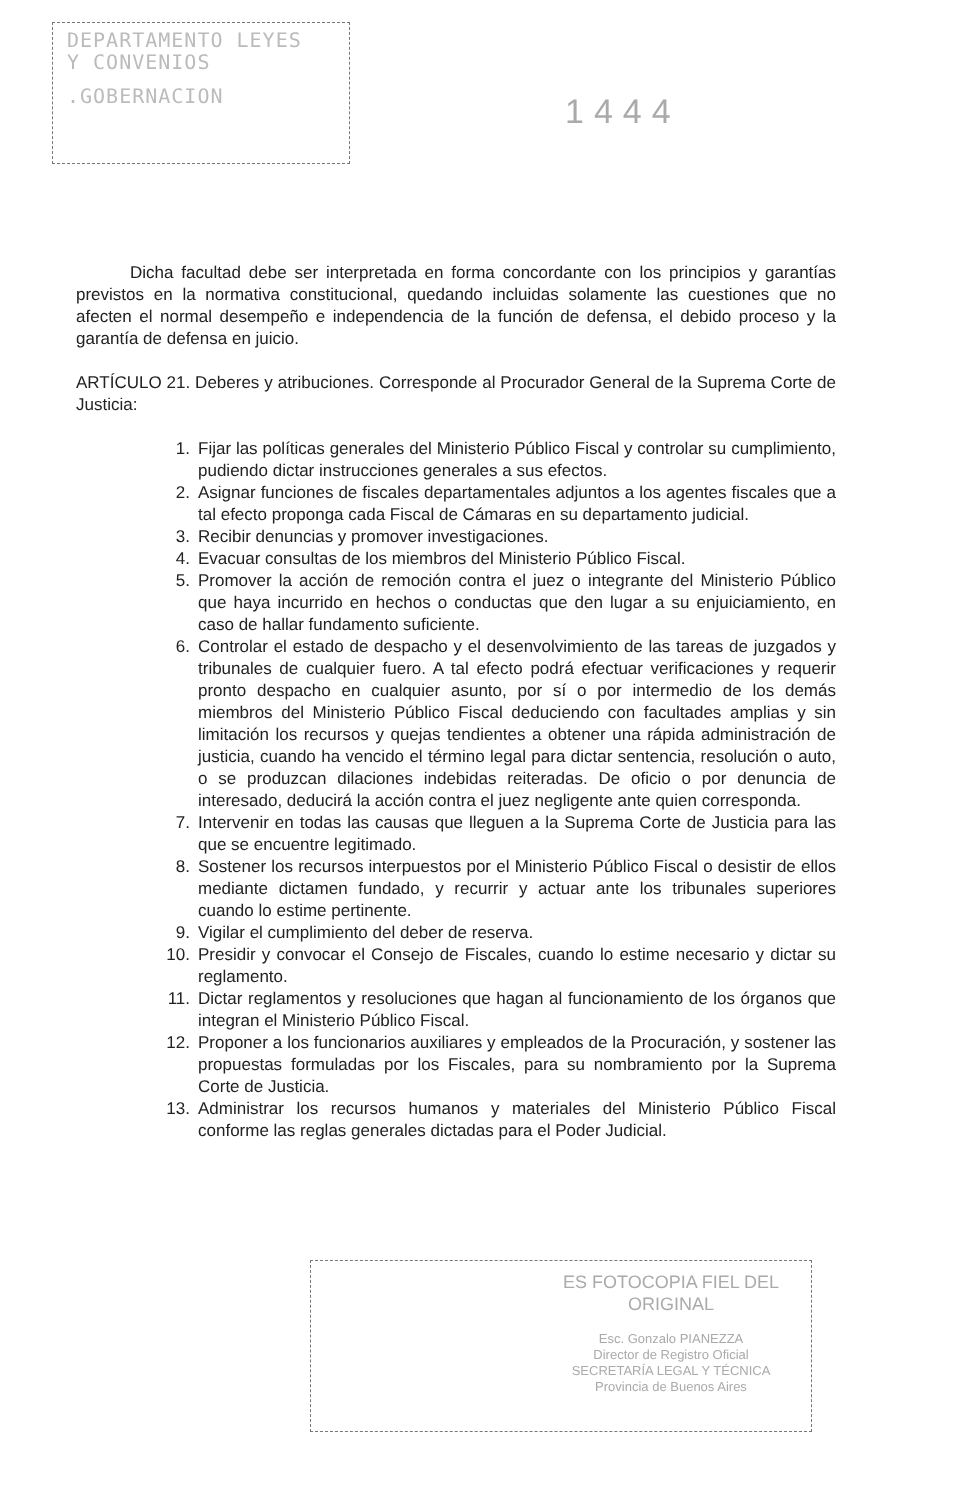DEPARTAMENTO LEYES
Y CONVENIOS
.GOBERNACION
1444
Dicha facultad debe ser interpretada en forma concordante con los principios y garantías previstos en la normativa constitucional, quedando incluidas solamente las cuestiones que no afecten el normal desempeño e independencia de la función de defensa, el debido proceso y la garantía de defensa en juicio.
ARTÍCULO 21. Deberes y atribuciones. Corresponde al Procurador General de la Suprema Corte de Justicia:
1. Fijar las políticas generales del Ministerio Público Fiscal y controlar su cumplimiento, pudiendo dictar instrucciones generales a sus efectos.
2. Asignar funciones de fiscales departamentales adjuntos a los agentes fiscales que a tal efecto proponga cada Fiscal de Cámaras en su departamento judicial.
3. Recibir denuncias y promover investigaciones.
4. Evacuar consultas de los miembros del Ministerio Público Fiscal.
5. Promover la acción de remoción contra el juez o integrante del Ministerio Público que haya incurrido en hechos o conductas que den lugar a su enjuiciamiento, en caso de hallar fundamento suficiente.
6. Controlar el estado de despacho y el desenvolvimiento de las tareas de juzgados y tribunales de cualquier fuero. A tal efecto podrá efectuar verificaciones y requerir pronto despacho en cualquier asunto, por sí o por intermedio de los demás miembros del Ministerio Público Fiscal deduciendo con facultades amplias y sin limitación los recursos y quejas tendientes a obtener una rápida administración de justicia, cuando ha vencido el término legal para dictar sentencia, resolución o auto, o se produzcan dilaciones indebidas reiteradas. De oficio o por denuncia de interesado, deducirá la acción contra el juez negligente ante quien corresponda.
7. Intervenir en todas las causas que lleguen a la Suprema Corte de Justicia para las que se encuentre legitimado.
8. Sostener los recursos interpuestos por el Ministerio Público Fiscal o desistir de ellos mediante dictamen fundado, y recurrir y actuar ante los tribunales superiores cuando lo estime pertinente.
9. Vigilar el cumplimiento del deber de reserva.
10. Presidir y convocar el Consejo de Fiscales, cuando lo estime necesario y dictar su reglamento.
11. Dictar reglamentos y resoluciones que hagan al funcionamiento de los órganos que integran el Ministerio Público Fiscal.
12. Proponer a los funcionarios auxiliares y empleados de la Procuración, y sostener las propuestas formuladas por los Fiscales, para su nombramiento por la Suprema Corte de Justicia.
13. Administrar los recursos humanos y materiales del Ministerio Público Fiscal conforme las reglas generales dictadas para el Poder Judicial.
ES FOTOCOPIA FIEL DEL ORIGINAL
Esc. Gonzalo PIANEZZA
Director de Registro Oficial
SECRETARÍA LEGAL Y TÉCNICA
Provincia de Buenos Aires